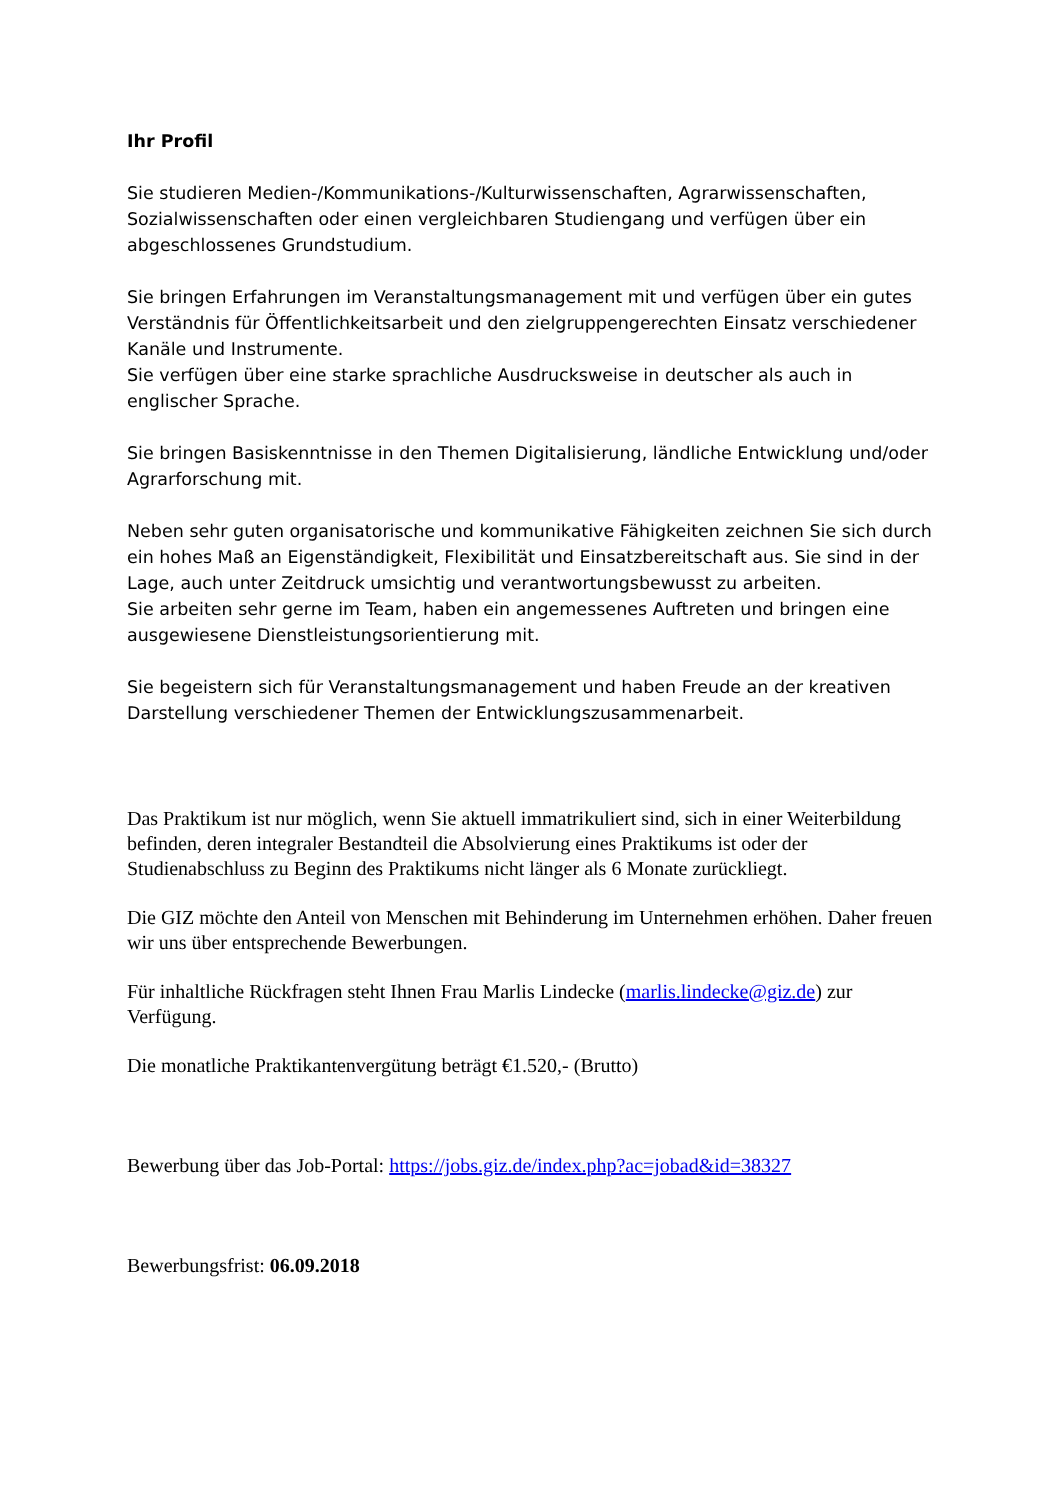Ihr Profil
Sie studieren Medien-/Kommunikations-/Kulturwissenschaften, Agrarwissenschaften, Sozialwissenschaften oder einen vergleichbaren Studiengang und verfügen über ein abgeschlossenes Grundstudium.
Sie bringen Erfahrungen im Veranstaltungsmanagement mit und verfügen über ein gutes Verständnis für Öffentlichkeitsarbeit und den zielgruppengerechten Einsatz verschiedener Kanäle und Instrumente.
Sie verfügen über eine starke sprachliche Ausdrucksweise in deutscher als auch in englischer Sprache.
Sie bringen Basiskenntnisse in den Themen Digitalisierung, ländliche Entwicklung und/oder Agrarforschung mit.
Neben sehr guten organisatorische und kommunikative Fähigkeiten zeichnen Sie sich durch ein hohes Maß an Eigenständigkeit, Flexibilität und Einsatzbereitschaft aus. Sie sind in der Lage, auch unter Zeitdruck umsichtig und verantwortungsbewusst zu arbeiten.
Sie arbeiten sehr gerne im Team, haben ein angemessenes Auftreten und bringen eine ausgewiesene Dienstleistungsorientierung mit.
Sie begeistern sich für Veranstaltungsmanagement und haben Freude an der kreativen Darstellung verschiedener Themen der Entwicklungszusammenarbeit.
Das Praktikum ist nur möglich, wenn Sie aktuell immatrikuliert sind, sich in einer Weiterbildung befinden, deren integraler Bestandteil die Absolvierung eines Praktikums ist oder der Studienabschluss zu Beginn des Praktikums nicht länger als 6 Monate zurückliegt.
Die GIZ möchte den Anteil von Menschen mit Behinderung im Unternehmen erhöhen. Daher freuen wir uns über entsprechende Bewerbungen.
Für inhaltliche Rückfragen steht Ihnen Frau Marlis Lindecke (marlis.lindecke@giz.de) zur Verfügung.
Die monatliche Praktikantenvergütung beträgt €1.520,- (Brutto)
Bewerbung über das Job-Portal: https://jobs.giz.de/index.php?ac=jobad&id=38327
Bewerbungsfrist: 06.09.2018